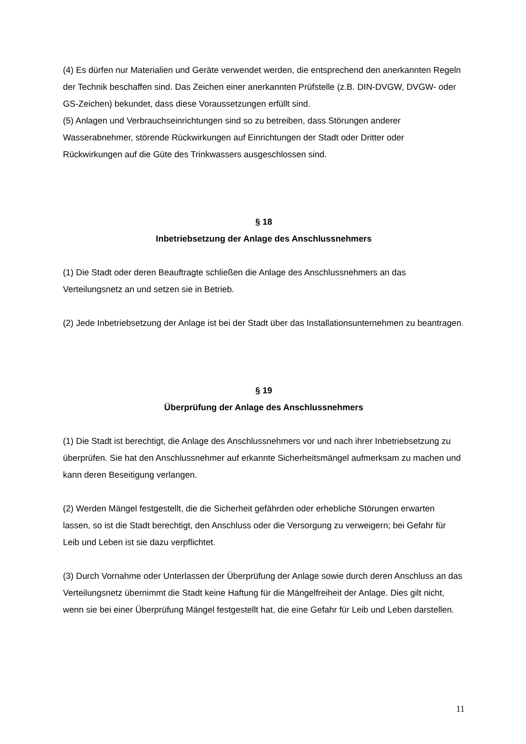(4) Es dürfen nur Materialien und Geräte verwendet werden, die entsprechend den anerkannten Regeln der Technik beschaffen sind. Das Zeichen einer anerkannten Prüfstelle (z.B. DIN-DVGW, DVGW- oder GS-Zeichen) bekundet, dass diese Voraussetzungen erfüllt sind.
(5) Anlagen und Verbrauchseinrichtungen sind so zu betreiben, dass Störungen anderer Wasserabnehmer, störende Rückwirkungen auf Einrichtungen der Stadt oder Dritter oder Rückwirkungen auf die Güte des Trinkwassers ausgeschlossen sind.
§ 18
Inbetriebsetzung der Anlage des Anschlussnehmers
(1) Die Stadt oder deren Beauftragte schließen die Anlage des Anschlussnehmers an das Verteilungsnetz an und setzen sie in Betrieb.
(2) Jede Inbetriebsetzung der Anlage ist bei der Stadt über das Installationsunternehmen zu beantragen.
§ 19
Überprüfung der Anlage des Anschlussnehmers
(1) Die Stadt ist berechtigt, die Anlage des Anschlussnehmers vor und nach ihrer Inbetriebsetzung zu überprüfen. Sie hat den Anschlussnehmer auf erkannte Sicherheitsmängel aufmerksam zu machen und kann deren Beseitigung verlangen.
(2) Werden Mängel festgestellt, die die Sicherheit gefährden oder erhebliche Störungen erwarten lassen, so ist die Stadt berechtigt, den Anschluss oder die Versorgung zu verweigern; bei Gefahr für Leib und Leben ist sie dazu verpflichtet.
(3) Durch Vornahme oder Unterlassen der Überprüfung der Anlage sowie durch deren Anschluss an das Verteilungsnetz übernimmt die Stadt keine Haftung für die Mängelfreiheit der Anlage. Dies gilt nicht, wenn sie bei einer Überprüfung Mängel festgestellt hat, die eine Gefahr für Leib und Leben darstellen.
11